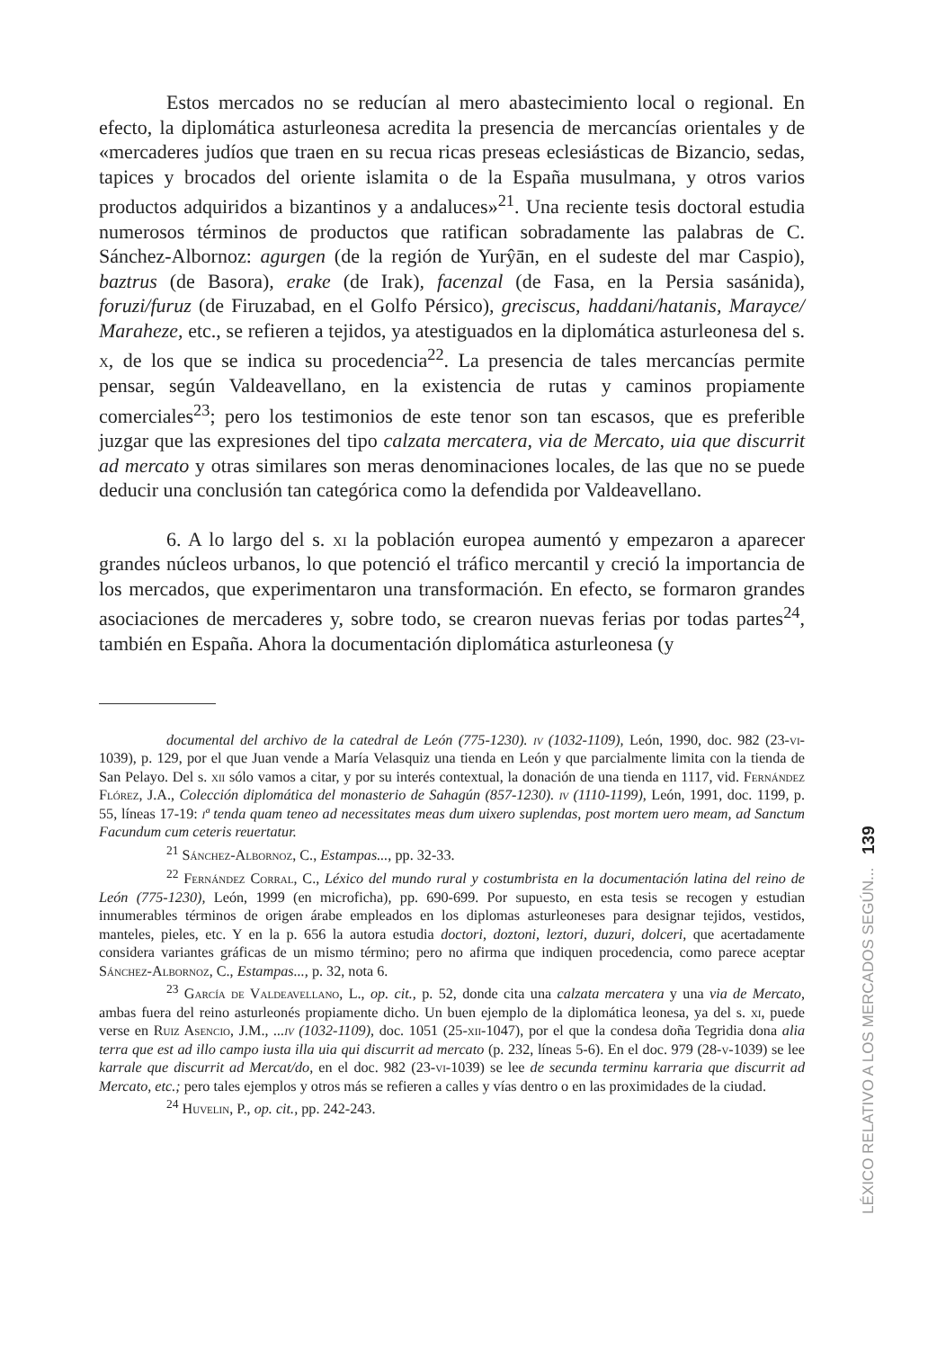Estos mercados no se reducían al mero abastecimiento local o regional. En efecto, la diplomática asturleonesa acredita la presencia de mercancías orientales y de «mercaderes judíos que traen en su recua ricas preseas eclesiásticas de Bizancio, sedas, tapices y brocados del oriente islamita o de la España musulmana, y otros varios productos adquiridos a bizantinos y a andaluces»<sup>21</sup>. Una reciente tesis doctoral estudia numerosos términos de productos que ratifican sobradamente las palabras de C. Sánchez-Albornoz: agurgen (de la región de Yurŷān, en el sudeste del mar Caspio), baztrus (de Basora), erake (de Irak), facenzal (de Fasa, en la Persia sasánida), foruzi/furuz (de Firuzabad, en el Golfo Pérsico), greciscus, haddani/hatanis, Marayce/ Maraheze, etc., se refieren a tejidos, ya atestiguados en la diplomática asturleonesa del s. x, de los que se indica su procedencia<sup>22</sup>. La presencia de tales mercancías permite pensar, según Valdeavellano, en la existencia de rutas y caminos propiamente comerciales<sup>23</sup>; pero los testimonios de este tenor son tan escasos, que es preferible juzgar que las expresiones del tipo calzata mercatera, via de Mercato, uia que discurrit ad mercato y otras similares son meras denominaciones locales, de las que no se puede deducir una conclusión tan categórica como la defendida por Valdeavellano.
6. A lo largo del s. xi la población europea aumentó y empezaron a aparecer grandes núcleos urbanos, lo que potenció el tráfico mercantil y creció la importancia de los mercados, que experimentaron una transformación. En efecto, se formaron grandes asociaciones de mercaderes y, sobre todo, se crearon nuevas ferias por todas partes<sup>24</sup>, también en España. Ahora la documentación diplomática asturleonesa (y
documental del archivo de la catedral de León (775-1230). iv (1032-1109), León, 1990, doc. 982 (23-vi-1039), p. 129, por el que Juan vende a María Velasquiz una tienda en León y que parcialmente limita con la tienda de San Pelayo. Del s. xii sólo vamos a citar, y por su interés contextual, la donación de una tienda en 1117, vid. Fernández Flórez, J.A., Colección diplomática del monasterio de Sahagún (857-1230). iv (1110-1199), León, 1991, doc. 1199, p. 55, líneas 17-19: iª tenda quam teneo ad necessitates meas dum uixero suplendas, post mortem uero meam, ad Sanctum Facundum cum ceteris reuertatur.
<sup>21</sup> Sánchez-Albornoz, C., Estampas..., pp. 32-33.
<sup>22</sup> Fernández Corral, C., Léxico del mundo rural y costumbrista en la documentación latina del reino de León (775-1230), León, 1999 (en microficha), pp. 690-699. Por supuesto, en esta tesis se recogen y estudian innumerables términos de origen árabe empleados en los diplomas asturleoneses para designar tejidos, vestidos, manteles, pieles, etc. Y en la p. 656 la autora estudia doctori, doztoni, leztori, duzuri, dolceri, que acertadamente considera variantes gráficas de un mismo término; pero no afirma que indiquen procedencia, como parece aceptar Sánchez-Albornoz, C., Estampas..., p. 32, nota 6.
<sup>23</sup> García de Valdeavellano, L., op. cit., p. 52, donde cita una calzata mercatera y una via de Mercato, ambas fuera del reino asturleonés propiamente dicho. Un buen ejemplo de la diplomática leonesa, ya del s. xi, puede verse en Ruiz Asencio, J.M., ...iv (1032-1109), doc. 1051 (25-xii-1047), por el que la condesa doña Tegridia dona alia terra que est ad illo campo iusta illa uia qui discurrit ad mercato (p. 232, líneas 5-6). En el doc. 979 (28-v-1039) se lee karrale que discurrit ad Mercat/do, en el doc. 982 (23-vi-1039) se lee de secunda terminu karraria que discurrit ad Mercato, etc.; pero tales ejemplos y otros más se refieren a calles y vías dentro o en las proximidades de la ciudad.
<sup>24</sup> Huvelin, P., op. cit., pp. 242-243.
LÉXICO RELATIVO A LOS MERCADOS SEGÚN... 139